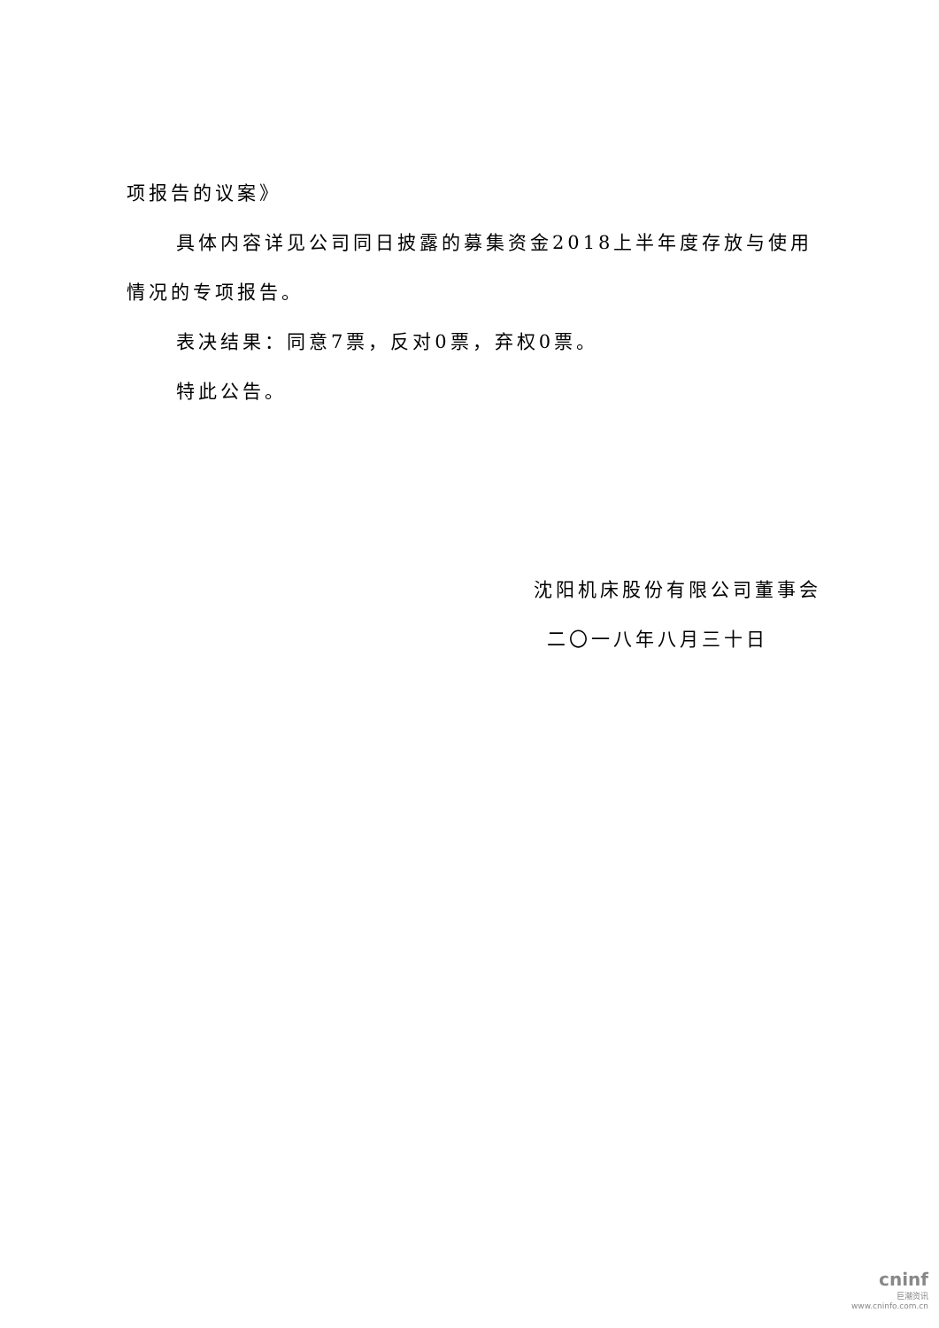项报告的议案》
具体内容详见公司同日披露的募集资金2018上半年度存放与使用情况的专项报告。
表决结果：同意7票，反对0票，弃权0票。
特此公告。
沈阳机床股份有限公司董事会
二〇一八年八月三十日
cninf
巨潮资讯
www.cninfo.com.cn